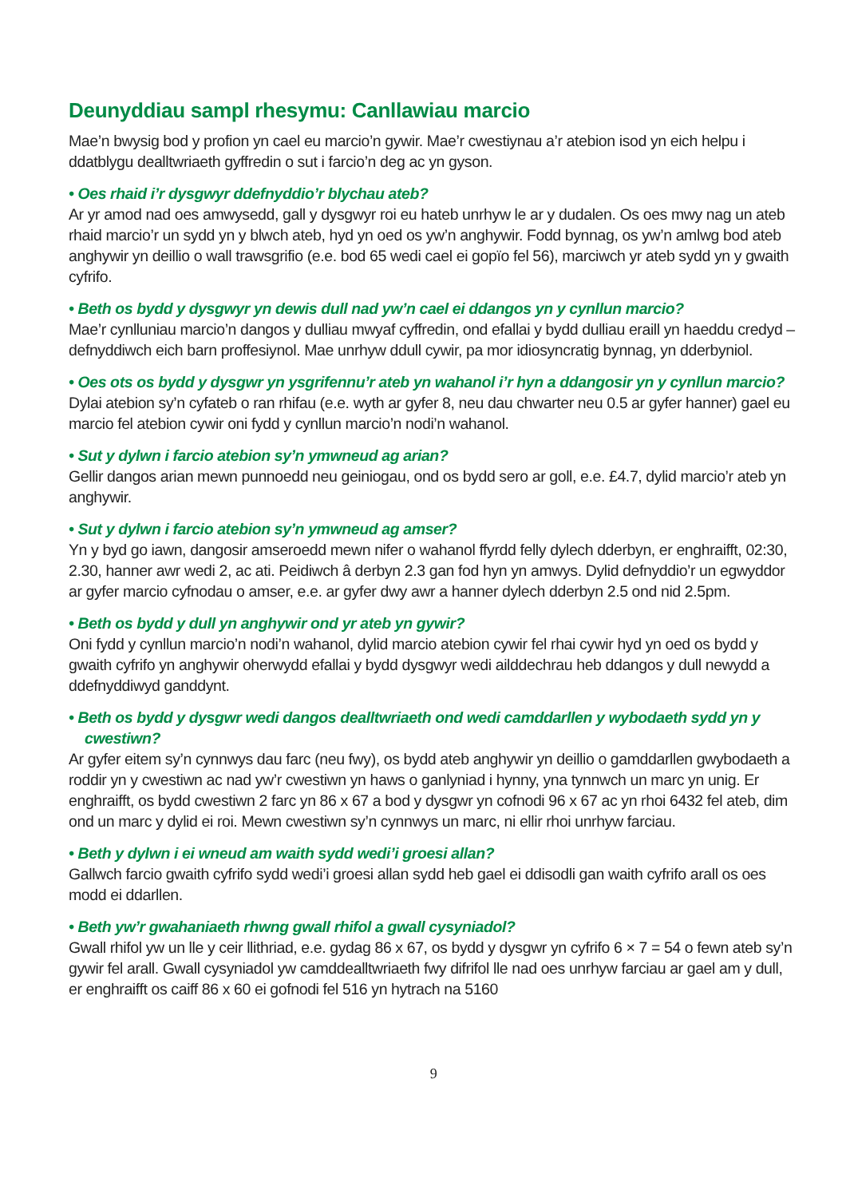Deunyddiau sampl rhesymu: Canllawiau marcio
Mae’n bwysig bod y profion yn cael eu marcio’n gywir. Mae’r cwestiynau a’r atebion isod yn eich helpu i ddatblygu dealltwriaeth gyffredin o sut i farcio’n deg ac yn gyson.
• Oes rhaid i’r dysgwyr ddefnyddio’r blychau ateb?
Ar yr amod nad oes amwysedd, gall y dysgwyr roi eu hateb unrhyw le ar y dudalen. Os oes mwy nag un ateb rhaid marcio’r un sydd yn y blwch ateb, hyd yn oed os yw’n anghywir. Fodd bynnag, os yw’n amlwg bod ateb anghywir yn deillio o wall trawsgrifio (e.e. bod 65 wedi cael ei gopïo fel 56), marciwch yr ateb sydd yn y gwaith cyfrifo.
• Beth os bydd y dysgwyr yn dewis dull nad yw’n cael ei ddangos yn y cynllun marcio?
Mae’r cynlluniau marcio’n dangos y dulliau mwyaf cyffredin, ond efallai y bydd dulliau eraill yn haeddu credyd – defnyddiwch eich barn proffesiynol. Mae unrhyw ddull cywir, pa mor idiosyncratig bynnag, yn dderbyniol.
• Oes ots os bydd y dysgwr yn ysgrifennu’r ateb yn wahanol i’r hyn a ddangosir yn y cynllun marcio?
Dylai atebion sy’n cyfateb o ran rhifau (e.e. wyth ar gyfer 8, neu dau chwarter neu 0.5 ar gyfer hanner) gael eu marcio fel atebion cywir oni fydd y cynllun marcio’n nodi’n wahanol.
• Sut y dylwn i farcio atebion sy’n ymwneud ag arian?
Gellir dangos arian mewn punnoedd neu geiniogau, ond os bydd sero ar goll, e.e. £4.7, dylid marcio’r ateb yn anghywir.
• Sut y dylwn i farcio atebion sy’n ymwneud ag amser?
Yn y byd go iawn, dangosir amseroedd mewn nifer o wahanol ffyrdd felly dylech dderbyn, er enghraifft, 02:30, 2.30, hanner awr wedi 2, ac ati. Peidiwch â derbyn 2.3 gan fod hyn yn amwys. Dylid defnyddio’r un egwyddor ar gyfer marcio cyfnodau o amser, e.e. ar gyfer dwy awr a hanner dylech dderbyn 2.5 ond nid 2.5pm.
• Beth os bydd y dull yn anghywir ond yr ateb yn gywir?
Oni fydd y cynllun marcio’n nodi’n wahanol, dylid marcio atebion cywir fel rhai cywir hyd yn oed os bydd y gwaith cyfrifo yn anghywir oherwydd efallai y bydd dysgwyr wedi ailddechrau heb ddangos y dull newydd a ddefnyddiwyd ganddynt.
• Beth os bydd y dysgwr wedi dangos dealltwriaeth ond wedi camddarllen y wybodaeth sydd yn y cwestiwn?
Ar gyfer eitem sy’n cynnwys dau farc (neu fwy), os bydd ateb anghywir yn deillio o gamddarllen gwybodaeth a roddir yn y cwestiwn ac nad yw’r cwestiwn yn haws o ganlyniad i hynny, yna tynnwch un marc yn unig. Er enghraifft, os bydd cwestiwn 2 farc yn 86 x 67 a bod y dysgwr yn cofnodi 96 x 67 ac yn rhoi 6432 fel ateb, dim ond un marc y dylid ei roi. Mewn cwestiwn sy’n cynnwys un marc, ni ellir rhoi unrhyw farciau.
• Beth y dylwn i ei wneud am waith sydd wedi’i groesi allan?
Gallwch farcio gwaith cyfrifo sydd wedi’i groesi allan sydd heb gael ei ddisodli gan waith cyfrifo arall os oes modd ei ddarllen.
• Beth yw’r gwahaniaeth rhwng gwall rhifol a gwall cysyniadol?
Gwall rhifol yw un lle y ceir llithriad, e.e. gydag 86 x 67, os bydd y dysgwr yn cyfrifo 6 × 7 = 54 o fewn ateb sy’n gywir fel arall. Gwall cysyniadol yw camddealltwriaeth fwy difrifol lle nad oes unrhyw farciau ar gael am y dull, er enghraifft os caiff 86 x 60 ei gofnodi fel 516 yn hytrach na 5160
9